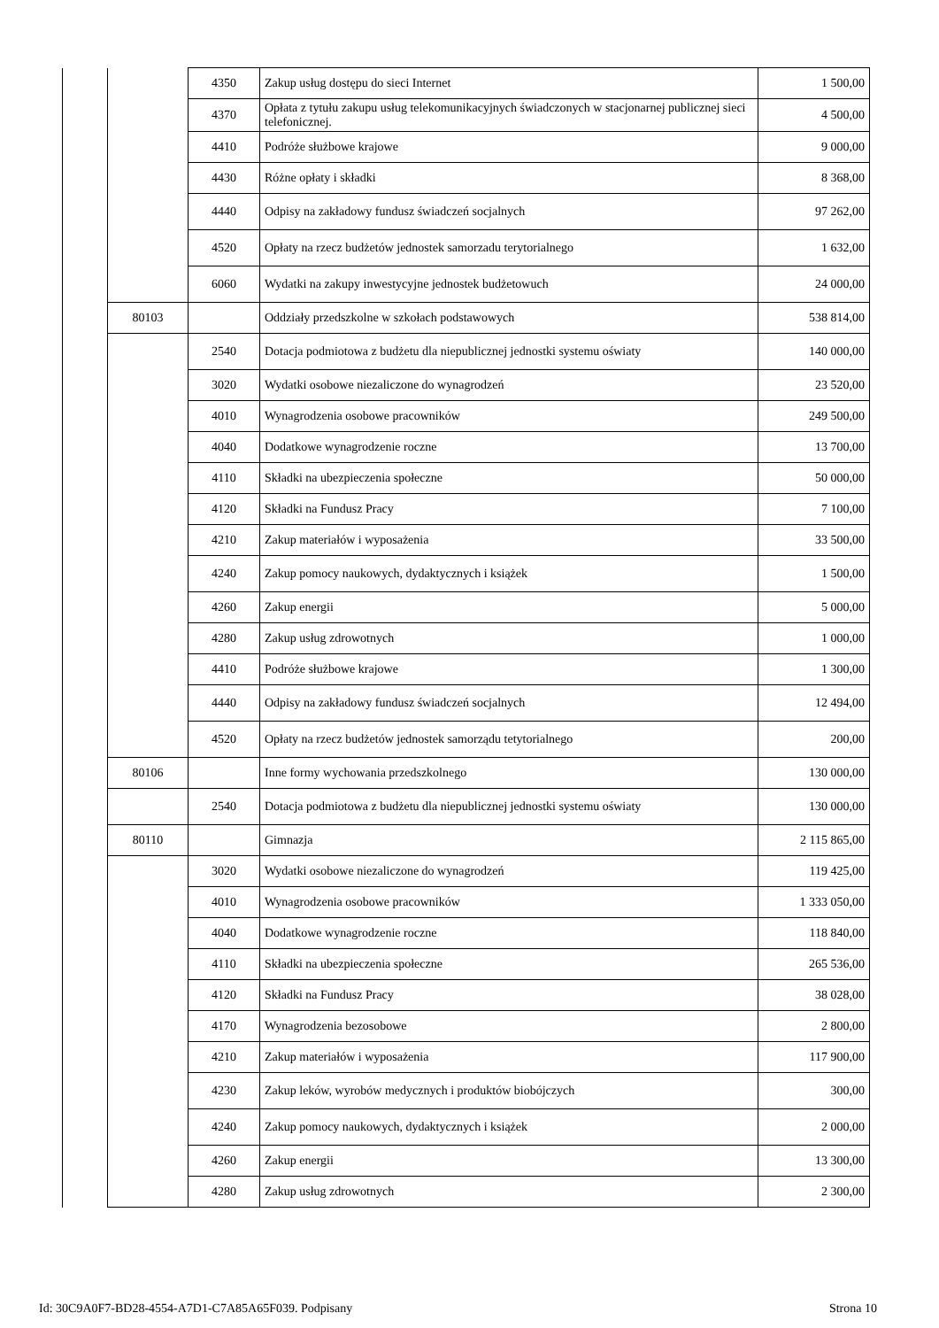| | | 4350 | Zakup usług dostępu do sieci Internet | 1 500,00 |
| | | 4370 | Opłata z tytułu zakupu usług telekomunikacyjnych świadczonych w stacjonarnej publicznej sieci telefonicznej. | 4 500,00 |
| | | 4410 | Podróże służbowe krajowe | 9 000,00 |
| | | 4430 | Różne opłaty i składki | 8 368,00 |
| | | 4440 | Odpisy na zakładowy fundusz świadczeń socjalnych | 97 262,00 |
| | | 4520 | Opłaty na rzecz budżetów jednostek samorzadu terytorialnego | 1 632,00 |
| | | 6060 | Wydatki na zakupy inwestycyjne jednostek budżetowuch | 24 000,00 |
| | 80103 | | Oddziały przedszkolne w szkołach podstawowych | 538 814,00 |
| | | 2540 | Dotacja podmiotowa z budżetu dla niepublicznej jednostki systemu oświaty | 140 000,00 |
| | | 3020 | Wydatki osobowe niezaliczone do wynagrodzeń | 23 520,00 |
| | | 4010 | Wynagrodzenia osobowe pracowników | 249 500,00 |
| | | 4040 | Dodatkowe wynagrodzenie roczne | 13 700,00 |
| | | 4110 | Składki na ubezpieczenia społeczne | 50 000,00 |
| | | 4120 | Składki na Fundusz Pracy | 7 100,00 |
| | | 4210 | Zakup materiałów i wyposażenia | 33 500,00 |
| | | 4240 | Zakup pomocy naukowych, dydaktycznych i książek | 1 500,00 |
| | | 4260 | Zakup energii | 5 000,00 |
| | | 4280 | Zakup usług zdrowotnych | 1 000,00 |
| | | 4410 | Podróże służbowe krajowe | 1 300,00 |
| | | 4440 | Odpisy na zakładowy fundusz świadczeń socjalnych | 12 494,00 |
| | | 4520 | Opłaty na rzecz budżetów jednostek samorządu tetytorialnego | 200,00 |
| | 80106 | | Inne formy wychowania przedszkolnego | 130 000,00 |
| | | 2540 | Dotacja podmiotowa z budżetu dla niepublicznej jednostki systemu oświaty | 130 000,00 |
| | 80110 | | Gimnazja | 2 115 865,00 |
| | | 3020 | Wydatki osobowe niezaliczone do wynagrodzeń | 119 425,00 |
| | | 4010 | Wynagrodzenia osobowe pracowników | 1 333 050,00 |
| | | 4040 | Dodatkowe wynagrodzenie roczne | 118 840,00 |
| | | 4110 | Składki na ubezpieczenia społeczne | 265 536,00 |
| | | 4120 | Składki na Fundusz Pracy | 38 028,00 |
| | | 4170 | Wynagrodzenia bezosobowe | 2 800,00 |
| | | 4210 | Zakup materiałów i wyposażenia | 117 900,00 |
| | | 4230 | Zakup leków, wyrobów medycznych i produktów biobójczych | 300,00 |
| | | 4240 | Zakup pomocy naukowych, dydaktycznych i książek | 2 000,00 |
| | | 4260 | Zakup energii | 13 300,00 |
| | | 4280 | Zakup usług zdrowotnych | 2 300,00 |
Id: 30C9A0F7-BD28-4554-A7D1-C7A85A65F039. Podpisany Strona 10